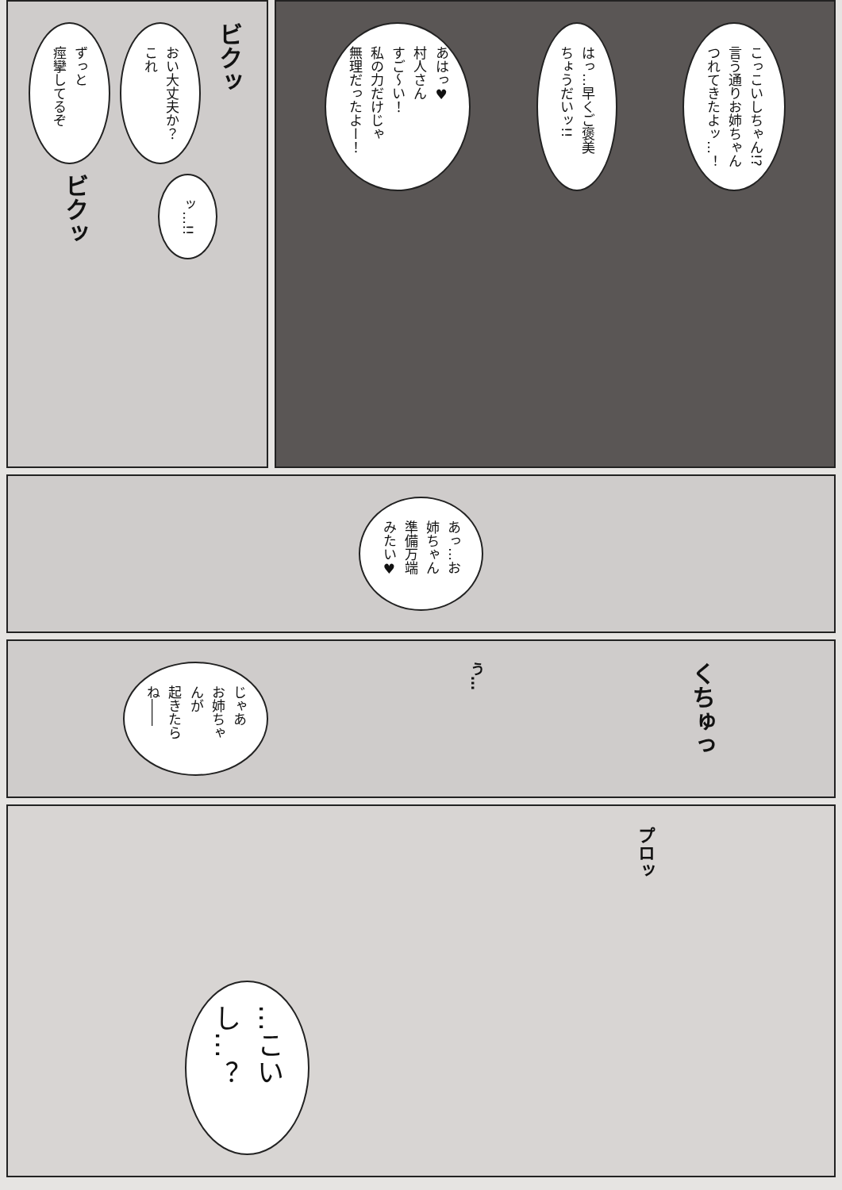ビクッ
おい大丈夫か？
これ
ずっと
痙攣してるぞ
ッ…!!
ビクッ
こっこいしちゃん!?
言う通りお姉ちゃん
つれてきたよッ…！
はっ…早くご褒美
ちょうだいッ!!
あはっ♥
村人さん
すご〜い！
私の力だけじゃ
無理だったよー！
あっ…お姉ちゃん
準備万端みたい♥
くちゅっ
う…
じゃあ
お姉ちゃんが
起きたらね――
プロッ
…こいし…？